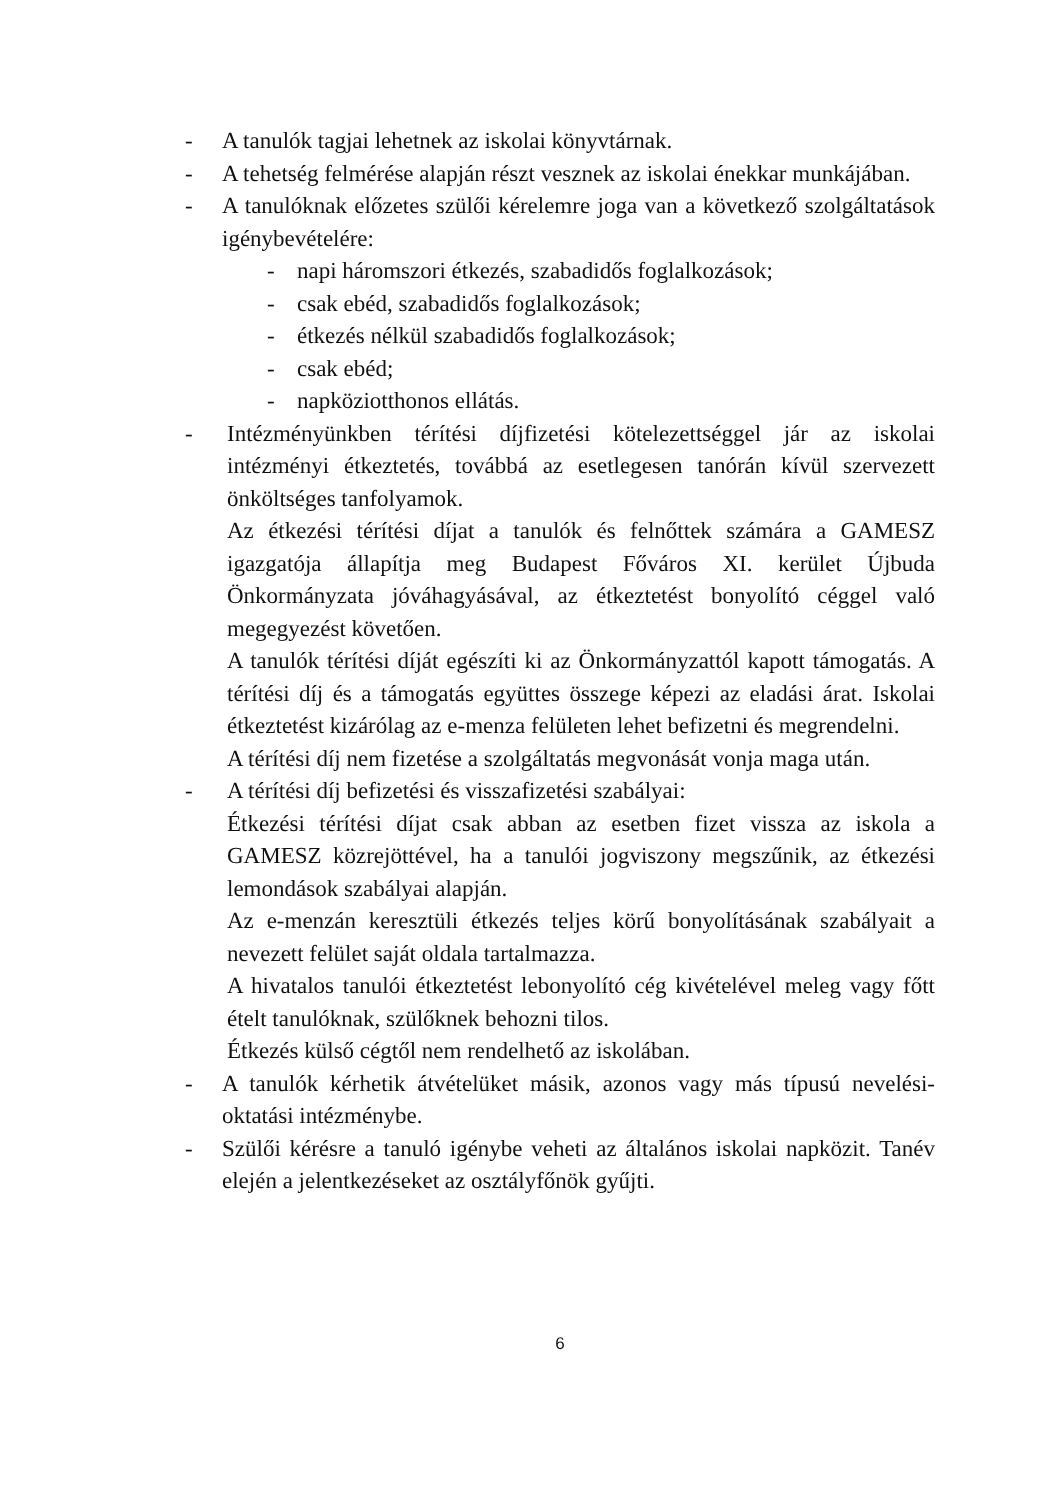- A tanulók tagjai lehetnek az iskolai könyvtárnak.
- A tehetség felmérése alapján részt vesznek az iskolai énekkar munkájában.
- A tanulóknak előzetes szülői kérelemre joga van a következő szolgáltatások igénybevételére:
- napi háromszori étkezés, szabadidős foglalkozások;
- csak ebéd, szabadidős foglalkozások;
- étkezés nélkül szabadidős foglalkozások;
- csak ebéd;
- napköziotthonos ellátás.
- Intézményünkben térítési díjfizetési kötelezettséggel jár az iskolai intézményi étkeztetés, továbbá az esetlegesen tanórán kívül szervezett önköltséges tanfolyamok.
Az étkezési térítési díjat a tanulók és felnőttek számára a GAMESZ igazgatója állapítja meg Budapest Főváros XI. kerület Újbuda Önkormányzata jóváhagyásával, az étkeztetést bonyolító céggel való megegyezést követően.
A tanulók térítési díját egészíti ki az Önkormányzattól kapott támogatás. A térítési díj és a támogatás együttes összege képezi az eladási árat. Iskolai étkeztetést kizárólag az e-menza felületen lehet befizetni és megrendelni.
A térítési díj nem fizetése a szolgáltatás megvonását vonja maga után.
- A térítési díj befizetési és visszafizetési szabályai:
Étkezési térítési díjat csak abban az esetben fizet vissza az iskola a GAMESZ közrejöttével, ha a tanulói jogviszony megszűnik, az étkezési lemondások szabályai alapján.
Az e-menzán keresztüli étkezés teljes körű bonyolításának szabályait a nevezett felület saját oldala tartalmazza.
A hivatalos tanulói étkeztetést lebonyolító cég kivételével meleg vagy főtt ételt tanulóknak, szülőknek behozni tilos.
Étkezés külső cégtől nem rendelhető az iskolában.
- A tanulók kérhetik átvételüket másik, azonos vagy más típusú nevelési-oktatási intézménybe.
- Szülői kérésre a tanuló igénybe veheti az általános iskolai napközit. Tanév elején a jelentkezéseket az osztályfőnök gyűjti.
6